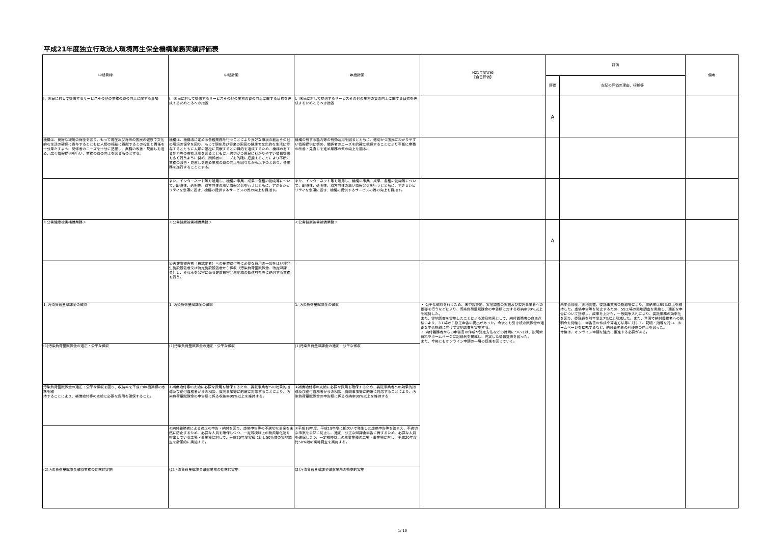平成21年度独立行政法人環境再生保全機構業務実績評価表
| 中期目標 | 中期計画 | 年度計画 | H21年度実績 【自己評価】 | 評価 | | 備考 |
| --- | --- | --- | --- | --- | --- | --- |
| | | | | 評価 | 左記の評価の理由、根拠等 | |
| Ⅰ．国民に対して提供するサービスその他の業務の質の向上に関する事項 | Ⅰ．国民に対して提供するサービスその他の業務の質の向上に関する目標を達成するためとるべき措置 | Ⅰ．国民に対して提供するサービスその他の業務の質の向上に関する目標を達成するためとるべき措置 | | A | | |
| 機構は、良好な環境の保全を図り、もって現在及び将来の国民の健康で文化的な生活の確保に寄与するとともに人類の福祉に貢献するとの役割と責任を十分果たすよう、関係者のニーズを十分に把握し、業務の改善・見直しを進め、広く情報提供を行い、業務の質の向上を図るものとする。 | 機構は、機構法に定める各種業務を行うことにより良好な環境の創出その他の環境の保全を図り、もって現在及び将来の国民の健康で文化的な生活に寄与するとともに人類の福祉に貢献するとの目的を達成するため、機構の有する能力等の有効活用を図るとともに、適切かつ国民にわかりやすい情報提供を広く行うように努め、関係者のニーズを的確に把握することにより不断に業務の改善・見直しを進め業務の質の向上を図りながら以下のとおり、各業務を遂行することとする。 | 機構の有する能力等の有効活用を図るとともに、適切かつ国民にわかりやすい情報提供に努め、関係者のニーズを的確に把握することにより不断に業務の改善・見直しを進め業務の質の向上を図る。 | | | | |
| | また、インターネット等を活用し、機構の事業、成果、各種の動向等について、即時性、透明性、双方向性の高い情報発信を行うとともに、アクセシビリティを念頭に置き、機構の提供するサービスの質の向上を目指す。 | また、インターネット等を活用し、機構の事業、成果、各種の動向等について、即時性、透明性、双方向性の高い情報発信を行うとともに、アクセシビリティを念頭に置き、機構の提供するサービスの質の向上を目指す。 | | | | |
| ＜公害健康被害補償業務＞ | ＜公害健康被害補償業務＞ | ＜公害健康被害補償業務＞ | | A | | |
| | 公害健康被害者（被認定者）への補償給付等に必要な費用の一部をばい煙発生施設設置者又は特定施設設置者から徴収（汚染負荷量賦課金、特定賦課金）し、それらを公害に係る健康被害発生地域の都道府県等に納付する業務を行う。 | | | | | |
| 1. 汚染負荷量賦課金の徴収 | 1. 汚染負荷量賦課金の徴収 | 1. 汚染負荷量賦課金の徴収 | ・ 公平な徴収を行うため、未申告督励、実地調査の実施及び委託事業者への指導を行うなどにより、汚染負荷量賦課金の申告額に対する収納率99%以上を維持した。 また、実地調査を実施したことによる波及効果として、納付義務者の自主点検により、3工場から修正申告の提出があった。今後とも引き続き賦課金の適正な申告指導に向けて実地調査を実施する。 ・ 納付義務者からの申告書の作成や算定方法などの質問については、説明会資料やホームページに記載例を掲載し、充実した情報提供を図った。 また、今後ともオンライン申請の一層の促進を図っていく。 | | 未申告督励、実地調査、委託事業者の指導等により、収納率は99%以上を維持した。虚偽申告等を防止するため、59工場の実地調査を実施し、適正な申告について指導し、成果を上げた。一般競争入札により、委託業務の効率化を図り、委託費を前年度比7%以上削減した。また、全国で納付義務者への説明会を開催し、申告書の作成や算定方法等に対して、説明・指導を行い、ホームページを拡充するなど、納付義務者の利便性の向上を図った。 今後は、オンライン申請を強力に推進する必要がある。 | |
| (1)汚染負荷量賦課金の適正・公平な徴収 | (1)汚染負荷量賦課金の適正・公平な徴収 | (1)汚染負荷量賦課金の適正・公平な徴収 | | | | |
| 汚染負荷量賦課金の適正・公平な徴収を図り、収納率を平成19年度実績の水準を維 持することにより、補償給付等の支給に必要な費用を確保すること。 | ①補償給付等の支給に必要な費用を確保するため、委託事業者への効果的指導及び納付義務者からの相談、質問事項等に的確に対応することにより、汚染負荷量賦課金の申告額に係る収納率99%以上を維持する。 | ①補償給付等の支給に必要な費用を確保するため、委託事業者への効果的指導及び納付義務者からの相談、質問事項等に的確に対応することにより、汚染負荷量賦課金の申告額に係る収納率99%以上を維持する | | | | |
| | ②納付義務者による適正な申告・納付を図り、虚偽申告等の不適切な事案を未然に防止するため、必要な人員を確保しつつ、一定規模以上の硫黄酸化物を排出している工場・事業場に対して、平成20年度実績に比し50%増の実地調査を計画的に実施する。 | ②平成18年度、平成19年度に相次いで発生した虚偽申告等を踏まえ、不適切な事案を未然に防止し、適正・公正な賦課金申告に資するため、必要な人員を確保しつつ、一定規模以上の主要業種の工場・事業場に対し、平成20年度比50%増の実地調査を実施する。 | | | | |
| (2)汚染負荷量賦課金徴収業務の効率的実施 | (2)汚染負荷量賦課金徴収業務の効率的実施 | (2)汚染負荷量賦課金徴収業務の効率的実施 | | | | |
1/ 19